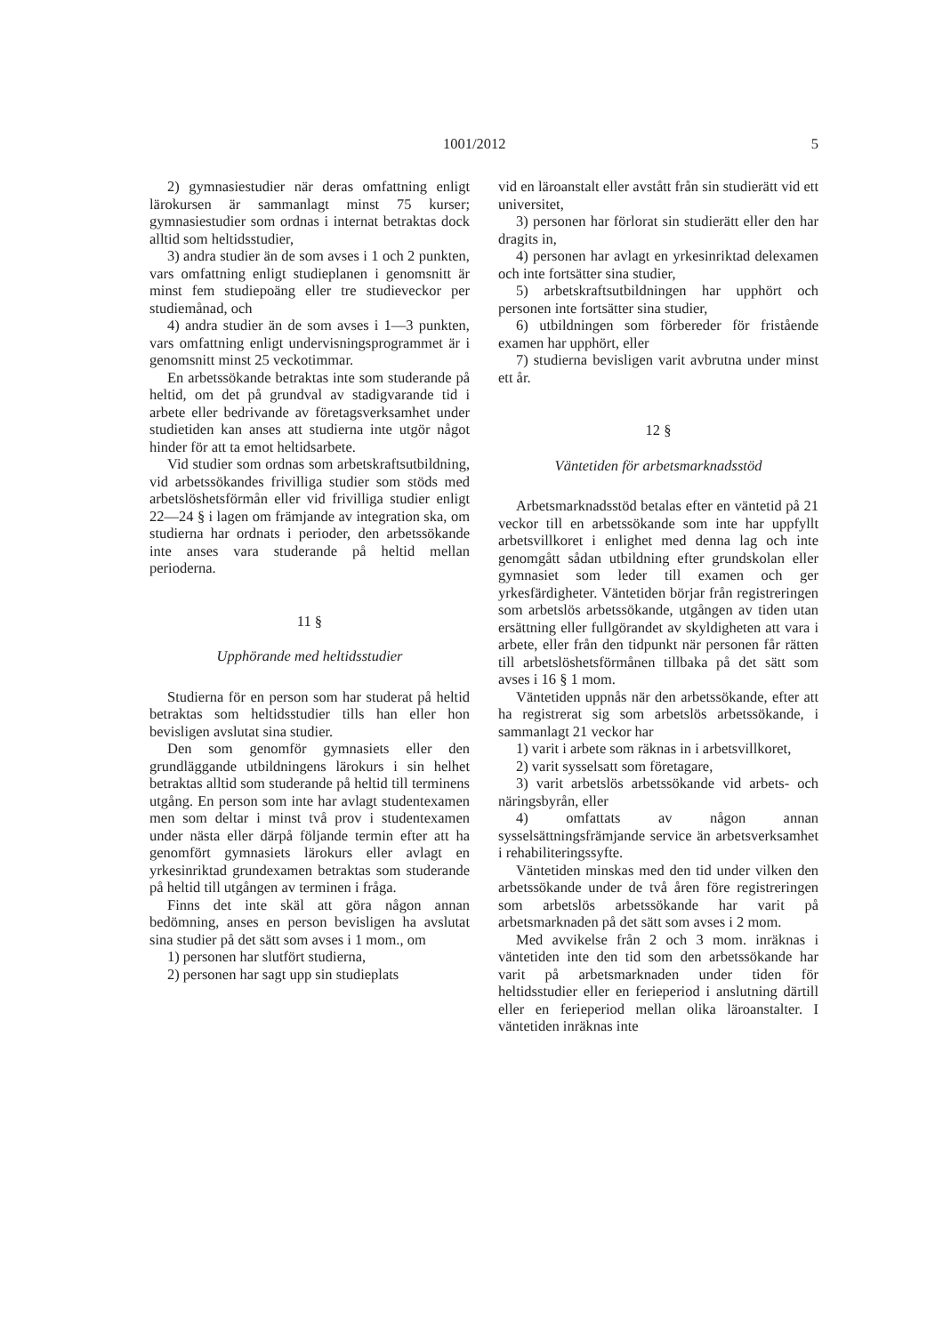1001/2012 5
2) gymnasiestudier när deras omfattning enligt lärokursen är sammanlagt minst 75 kurser; gymnasiestudier som ordnas i internat betraktas dock alltid som heltidsstudier,
3) andra studier än de som avses i 1 och 2 punkten, vars omfattning enligt studieplanen i genomsnitt är minst fem studiepoäng eller tre studieveckor per studiemånad, och
4) andra studier än de som avses i 1—3 punkten, vars omfattning enligt undervisningsprogrammet är i genomsnitt minst 25 veckotimmar.
En arbetssökande betraktas inte som studerande på heltid, om det på grundval av stadigvarande tid i arbete eller bedrivande av företagsverksamhet under studietiden kan anses att studierna inte utgör något hinder för att ta emot heltidsarbete.
Vid studier som ordnas som arbetskraftsutbildning, vid arbetssökandes frivilliga studier som stöds med arbetslöshetsförmån eller vid frivilliga studier enligt 22—24 § i lagen om främjande av integration ska, om studierna har ordnats i perioder, den arbetssökande inte anses vara studerande på heltid mellan perioderna.
11 §
Upphörande med heltidsstudier
Studierna för en person som har studerat på heltid betraktas som heltidsstudier tills han eller hon bevisligen avslutat sina studier.
Den som genomför gymnasiets eller den grundläggande utbildningens lärokurs i sin helhet betraktas alltid som studerande på heltid till terminens utgång. En person som inte har avlagt studentexamen men som deltar i minst två prov i studentexamen under nästa eller därpå följande termin efter att ha genomfört gymnasiets lärokurs eller avlagt en yrkesinriktad grundexamen betraktas som studerande på heltid till utgången av terminen i fråga.
Finns det inte skäl att göra någon annan bedömning, anses en person bevisligen ha avslutat sina studier på det sätt som avses i 1 mom., om
1) personen har slutfört studierna,
2) personen har sagt upp sin studieplats
vid en läroanstalt eller avstått från sin studierätt vid ett universitet,
3) personen har förlorat sin studierätt eller den har dragits in,
4) personen har avlagt en yrkesinriktad delexamen och inte fortsätter sina studier,
5) arbetskraftsutbildningen har upphört och personen inte fortsätter sina studier,
6) utbildningen som förbereder för fristående examen har upphört, eller
7) studierna bevisligen varit avbrutna under minst ett år.
12 §
Väntetiden för arbetsmarknadsstöd
Arbetsmarknadsstöd betalas efter en väntetid på 21 veckor till en arbetssökande som inte har uppfyllt arbetsvillkoret i enlighet med denna lag och inte genomgått sådan utbildning efter grundskolan eller gymnasiet som leder till examen och ger yrkesfärdigheter. Väntetiden börjar från registreringen som arbetslös arbetssökande, utgången av tiden utan ersättning eller fullgörandet av skyldigheten att vara i arbete, eller från den tidpunkt när personen får rätten till arbetslöshetsförmånen tillbaka på det sätt som avses i 16 § 1 mom.
Väntetiden uppnås när den arbetssökande, efter att ha registrerat sig som arbetslös arbetssökande, i sammanlagt 21 veckor har
1) varit i arbete som räknas in i arbetsvillkoret,
2) varit sysselsatt som företagare,
3) varit arbetslös arbetssökande vid arbets- och näringsbyrån, eller
4) omfattats av någon annan sysselsättningsfrämjande service än arbetsverksamhet i rehabiliteringssyfte.
Väntetiden minskas med den tid under vilken den arbetssökande under de två åren före registreringen som arbetslös arbetssökande har varit på arbetsmarknaden på det sätt som avses i 2 mom.
Med avvikelse från 2 och 3 mom. inräknas i väntetiden inte den tid som den arbetssökande har varit på arbetsmarknaden under tiden för heltidsstudier eller en ferieperiod i anslutning därtill eller en ferieperiod mellan olika läroanstalter. I väntetiden inräknas inte